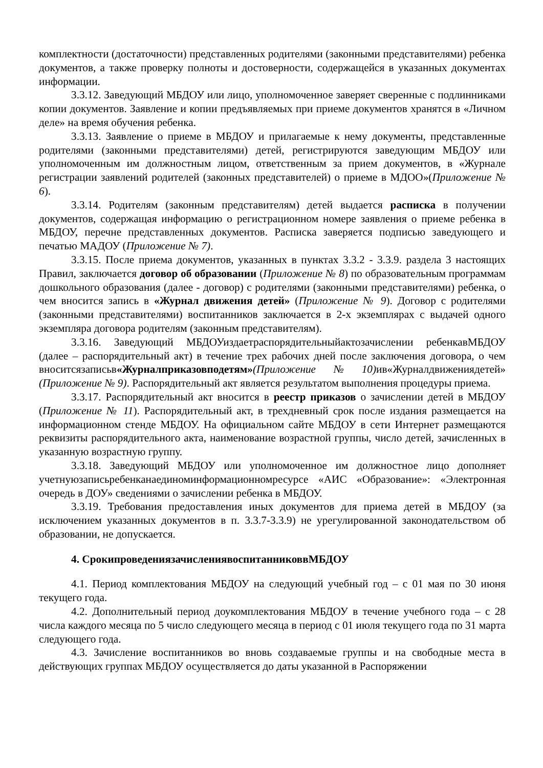комплектности (достаточности) представленных родителями (законными представителями) ребенка документов, а также проверку полноты и достоверности, содержащейся в указанных документах информации.
3.3.12. Заведующий МБДОУ или лицо, уполномоченное заверяет сверенные с подлинниками копии документов. Заявление и копии предъявляемых при приеме документов хранятся в «Личном деле» на время обучения ребенка.
3.3.13. Заявление о приеме в МБДОУ и прилагаемые к нему документы, представленные родителями (законными представителями) детей, регистрируются заведующим МБДОУ или уполномоченным им должностным лицом, ответственным за прием документов, в «Журнале регистрации заявлений родителей (законных представителей) о приеме в МДОО»(Приложение № 6).
3.3.14. Родителям (законным представителям) детей выдается расписка в получении документов, содержащая информацию о регистрационном номере заявления о приеме ребенка в МБДОУ, перечне представленных документов. Расписка заверяется подписью заведующего и печатью МАДОУ (Приложение № 7).
3.3.15. После приема документов, указанных в пунктах 3.3.2 - 3.3.9. раздела 3 настоящих Правил, заключается договор об образовании (Приложение № 8) по образовательным программам дошкольного образования (далее - договор) с родителями (законными представителями) ребенка, о чем вносится запись в «Журнал движения детей» (Приложение № 9). Договор с родителями (законными представителями) воспитанников заключается в 2-х экземплярах с выдачей одного экземпляра договора родителям (законным представителям).
3.3.16. Заведующий МБДОУиздаетраспорядительныйактозачислении ребенкавМБДОУ (далее – распорядительный акт) в течение трех рабочих дней после заключения договора, о чем вноситсязаписьв«Журналприказовподетям»(Приложение№10) ив«Журналдвижениядетей» (Приложение № 9). Распорядительный акт является результатом выполнения процедуры приема.
3.3.17. Распорядительный акт вносится в реестр приказов о зачислении детей в МБДОУ (Приложение № 11). Распорядительный акт, в трехдневный срок после издания размещается на информационном стенде МБДОУ. На официальном сайте МБДОУ в сети Интернет размещаются реквизиты распорядительного акта, наименование возрастной группы, число детей, зачисленных в указанную возрастную группу.
3.3.18. Заведующий МБДОУ или уполномоченное им должностное лицо дополняет учетнуюзаписьребенканаединоминформационномресурсе «АИС «Образование»: «Электронная очередь в ДОУ» сведениями о зачислении ребенка в МБДОУ.
3.3.19. Требования предоставления иных документов для приема детей в МБДОУ (за исключением указанных документов в п. 3.3.7-3.3.9) не урегулированной законодательством об образовании, не допускается.
4. СрокипроведениязачислениявоспитанниковвМБДОУ
4.1. Период комплектования МБДОУ на следующий учебный год – с 01 мая по 30 июня текущего года.
4.2. Дополнительный период доукомплектования МБДОУ в течение учебного года – с 28 числа каждого месяца по 5 число следующего месяца в период с 01 июля текущего года по 31 марта следующего года.
4.3. Зачисление воспитанников во вновь создаваемые группы и на свободные места в действующих группах МБДОУ осуществляется до даты указанной в Распоряжении